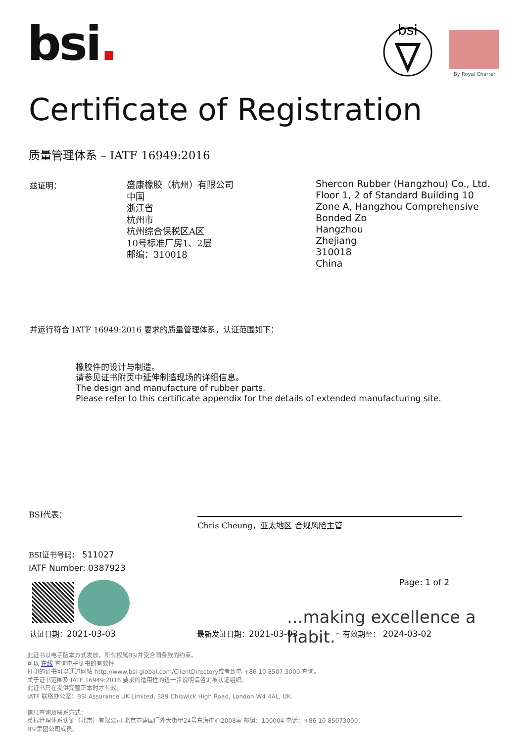bsi.
bsi
By Royal Charter
Certificate of Registration
质量管理体系 – IATF 16949:2016
兹证明：
盛康橡胶（杭州）有限公司
中国
浙江省
杭州市
杭州综合保税区A区
10号标准厂房1、2层
邮编：310018
Shercon Rubber (Hangzhou) Co., Ltd.
Floor 1, 2 of Standard Building 10
Zone A, Hangzhou Comprehensive Bonded Zo
Hangzhou
Zhejiang
310018
China
并运行符合 IATF 16949:2016 要求的质量管理体系，认证范围如下：
橡胶件的设计与制造。
请参见证书附页中延伸制造现场的详细信息。
The design and manufacture of rubber parts.
Please refer to this certificate appendix for the details of extended manufacturing site.
BSI代表：
Chris Cheung，亚太地区 合规风险主管
BSI证书号码： 511027
IATF Number: 0387923
Page: 1 of 2
...making excellence a habit.<sup>™</sup>
认证日期：2021-03-03 最新发证日期：2021-03-03 有效期至： 2024-03-02
此证书以电子版本方式发放，所有权属BSI并受合同条款的约束。
可以 在线 查询电子证书的有效性
打印的证书可以通过网站 http://www.bsi-global.com/ClientDirectory或者致电 +86 10 8507 3000 查询。
关于证书范围及 IATF 16949:2016 要求的适用性的进一步说明请咨询被认证组织。
此证书只在提供完整正本时才有效。
IATF 联络办公室：BSI Assurance UK Limited, 389 Chiswick High Road, London W4 4AL, UK.
信息查询及联系方式：
英标管理体系认证（北京）有限公司 北京市建国门外大街甲24号东海中心2008室 邮编：100004 电话：+86 10 85073000
BSI集团公司成员。